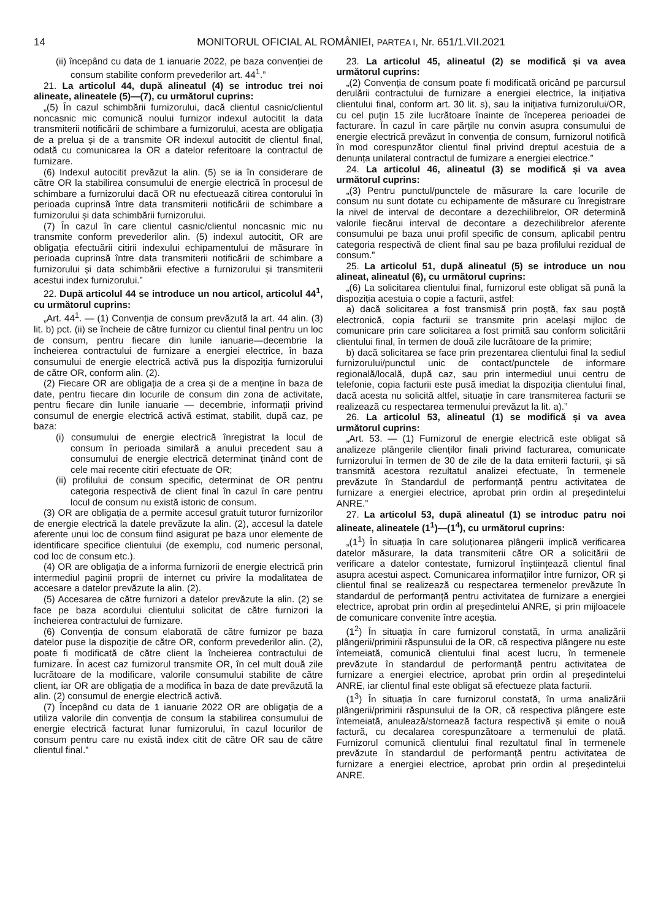14 MONITORUL OFICIAL AL ROMÂNIEI, PARTEA I, Nr. 651/1.VII.2021
(ii) începând cu data de 1 ianuarie 2022, pe baza convenției de consum stabilite conform prevederilor art. 44<sup>1</sup>.”
21. La articolul 44, după alineatul (4) se introduc trei noi alineate, alineatele (5)—(7), cu următorul cuprins:
„(5) În cazul schimbării furnizorului, dacă clientul casnic/clientul noncasnic mic comunică noului furnizor indexul autocitit la data transmiterii notificării de schimbare a furnizorului, acesta are obligația de a prelua și de a transmite OR indexul autocitit de clientul final, odată cu comunicarea la OR a datelor referitoare la contractul de furnizare.
(6) Indexul autocitit prevăzut la alin. (5) se ia în considerare de către OR la stabilirea consumului de energie electrică în procesul de schimbare a furnizorului dacă OR nu efectuează citirea contorului în perioada cuprinsă între data transmiterii notificării de schimbare a furnizorului și data schimbării furnizorului.
(7) În cazul în care clientul casnic/clientul noncasnic mic nu transmite conform prevederilor alin. (5) indexul autocitit, OR are obligația efectuării citirii indexului echipamentului de măsurare în perioada cuprinsă între data transmiterii notificării de schimbare a furnizorului și data schimbării efective a furnizorului și transmiterii acestui index furnizorului.”
22. După articolul 44 se introduce un nou articol, articolul 44<sup>1</sup>, cu următorul cuprins:
„Art. 44<sup>1</sup>. — (1) Convenția de consum prevăzută la art. 44 alin. (3) lit. b) pct. (ii) se încheie de către furnizor cu clientul final pentru un loc de consum, pentru fiecare din lunile ianuarie—decembrie la încheierea contractului de furnizare a energiei electrice, în baza consumului de energie electrică activă pus la dispoziția furnizorului de către OR, conform alin. (2).
(2) Fiecare OR are obligația de a crea și de a menține în baza de date, pentru fiecare din locurile de consum din zona de activitate, pentru fiecare din lunile ianuarie — decembrie, informații privind consumul de energie electrică activă estimat, stabilit, după caz, pe baza:
(i) consumului de energie electrică înregistrat la locul de consum în perioada similară a anului precedent sau a consumului de energie electrică determinat ținând cont de cele mai recente citiri efectuate de OR;
(ii) profilului de consum specific, determinat de OR pentru categoria respectivă de client final în cazul în care pentru locul de consum nu există istoric de consum.
(3) OR are obligația de a permite accesul gratuit tuturor furnizorilor de energie electrică la datele prevăzute la alin. (2), accesul la datele aferente unui loc de consum fiind asigurat pe baza unor elemente de identificare specifice clientului (de exemplu, cod numeric personal, cod loc de consum etc.).
(4) OR are obligația de a informa furnizorii de energie electrică prin intermediul paginii proprii de internet cu privire la modalitatea de accesare a datelor prevăzute la alin. (2).
(5) Accesarea de către furnizori a datelor prevăzute la alin. (2) se face pe baza acordului clientului solicitat de către furnizori la încheierea contractului de furnizare.
(6) Convenția de consum elaborată de către furnizor pe baza datelor puse la dispoziție de către OR, conform prevederilor alin. (2), poate fi modificată de către client la încheierea contractului de furnizare. În acest caz furnizorul transmite OR, în cel mult două zile lucrătoare de la modificare, valorile consumului stabilite de către client, iar OR are obligația de a modifica în baza de date prevăzută la alin. (2) consumul de energie electrică activă.
(7) Începând cu data de 1 ianuarie 2022 OR are obligația de a utiliza valorile din convenția de consum la stabilirea consumului de energie electrică facturat lunar furnizorului, în cazul locurilor de consum pentru care nu există index citit de către OR sau de către clientul final.”
23. La articolul 45, alineatul (2) se modifică și va avea următorul cuprins:
„(2) Convenția de consum poate fi modificată oricând pe parcursul derulării contractului de furnizare a energiei electrice, la inițiativa clientului final, conform art. 30 lit. s), sau la inițiativa furnizorului/OR, cu cel puțin 15 zile lucrătoare înainte de începerea perioadei de facturare. În cazul în care părțile nu convin asupra consumului de energie electrică prevăzut în convenția de consum, furnizorul notifică în mod corespunzător clientul final privind dreptul acestuia de a denunța unilateral contractul de furnizare a energiei electrice.”
24. La articolul 46, alineatul (3) se modifică și va avea următorul cuprins:
„(3) Pentru punctul/punctele de măsurare la care locurile de consum nu sunt dotate cu echipamente de măsurare cu înregistrare la nivel de interval de decontare a dezechilibrelor, OR determină valorile fiecărui interval de decontare a dezechilibrelor aferente consumului pe baza unui profil specific de consum, aplicabil pentru categoria respectivă de client final sau pe baza profilului rezidual de consum.”
25. La articolul 51, după alineatul (5) se introduce un nou alineat, alineatul (6), cu următorul cuprins:
„(6) La solicitarea clientului final, furnizorul este obligat să pună la dispoziția acestuia o copie a facturii, astfel:
a) dacă solicitarea a fost transmisă prin poștă, fax sau poștă electronică, copia facturii se transmite prin același mijloc de comunicare prin care solicitarea a fost primită sau conform solicitării clientului final, în termen de două zile lucrătoare de la primire;
b) dacă solicitarea se face prin prezentarea clientului final la sediul furnizorului/punctul unic de contact/punctele de informare regională/locală, după caz, sau prin intermediul unui centru de telefonie, copia facturii este pusă imediat la dispoziția clientului final, dacă acesta nu solicită altfel, situație în care transmiterea facturii se realizează cu respectarea termenului prevăzut la lit. a).”
26. La articolul 53, alineatul (1) se modifică și va avea următorul cuprins:
„Art. 53. — (1) Furnizorul de energie electrică este obligat să analizeze plângerile clienților finali privind facturarea, comunicate furnizorului în termen de 30 de zile de la data emiterii facturii, și să transmită acestora rezultatul analizei efectuate, în termenele prevăzute în Standardul de performanță pentru activitatea de furnizare a energiei electrice, aprobat prin ordin al președintelui ANRE.”
27. La articolul 53, după alineatul (1) se introduc patru noi alineate, alineatele (1<sup>1</sup>)—(1<sup>4</sup>), cu următorul cuprins:
„(1<sup>1</sup>) În situația în care soluționarea plângerii implică verificarea datelor măsurare, la data transmiterii către OR a solicitării de verificare a datelor contestate, furnizorul înștiințează clientul final asupra acestui aspect. Comunicarea informațiilor între furnizor, OR și clientul final se realizează cu respectarea termenelor prevăzute în standardul de performanță pentru activitatea de furnizare a energiei electrice, aprobat prin ordin al președintelui ANRE, și prin mijloacele de comunicare convenite între aceștia.
(1<sup>2</sup>) În situația în care furnizorul constată, în urma analizării plângerii/primirii răspunsului de la OR, că respectiva plângere nu este întemeiată, comunică clientului final acest lucru, în termenele prevăzute în standardul de performanță pentru activitatea de furnizare a energiei electrice, aprobat prin ordin al președintelui ANRE, iar clientul final este obligat să efectueze plata facturii.
(1<sup>3</sup>) În situația în care furnizorul constată, în urma analizării plângerii/primirii răspunsului de la OR, că respectiva plângere este întemeiată, anulează/stornează factura respectivă și emite o nouă factură, cu decalarea corespunzătoare a termenului de plată. Furnizorul comunică clientului final rezultatul final în termenele prevăzute în standardul de performanță pentru activitatea de furnizare a energiei electrice, aprobat prin ordin al președintelui ANRE.